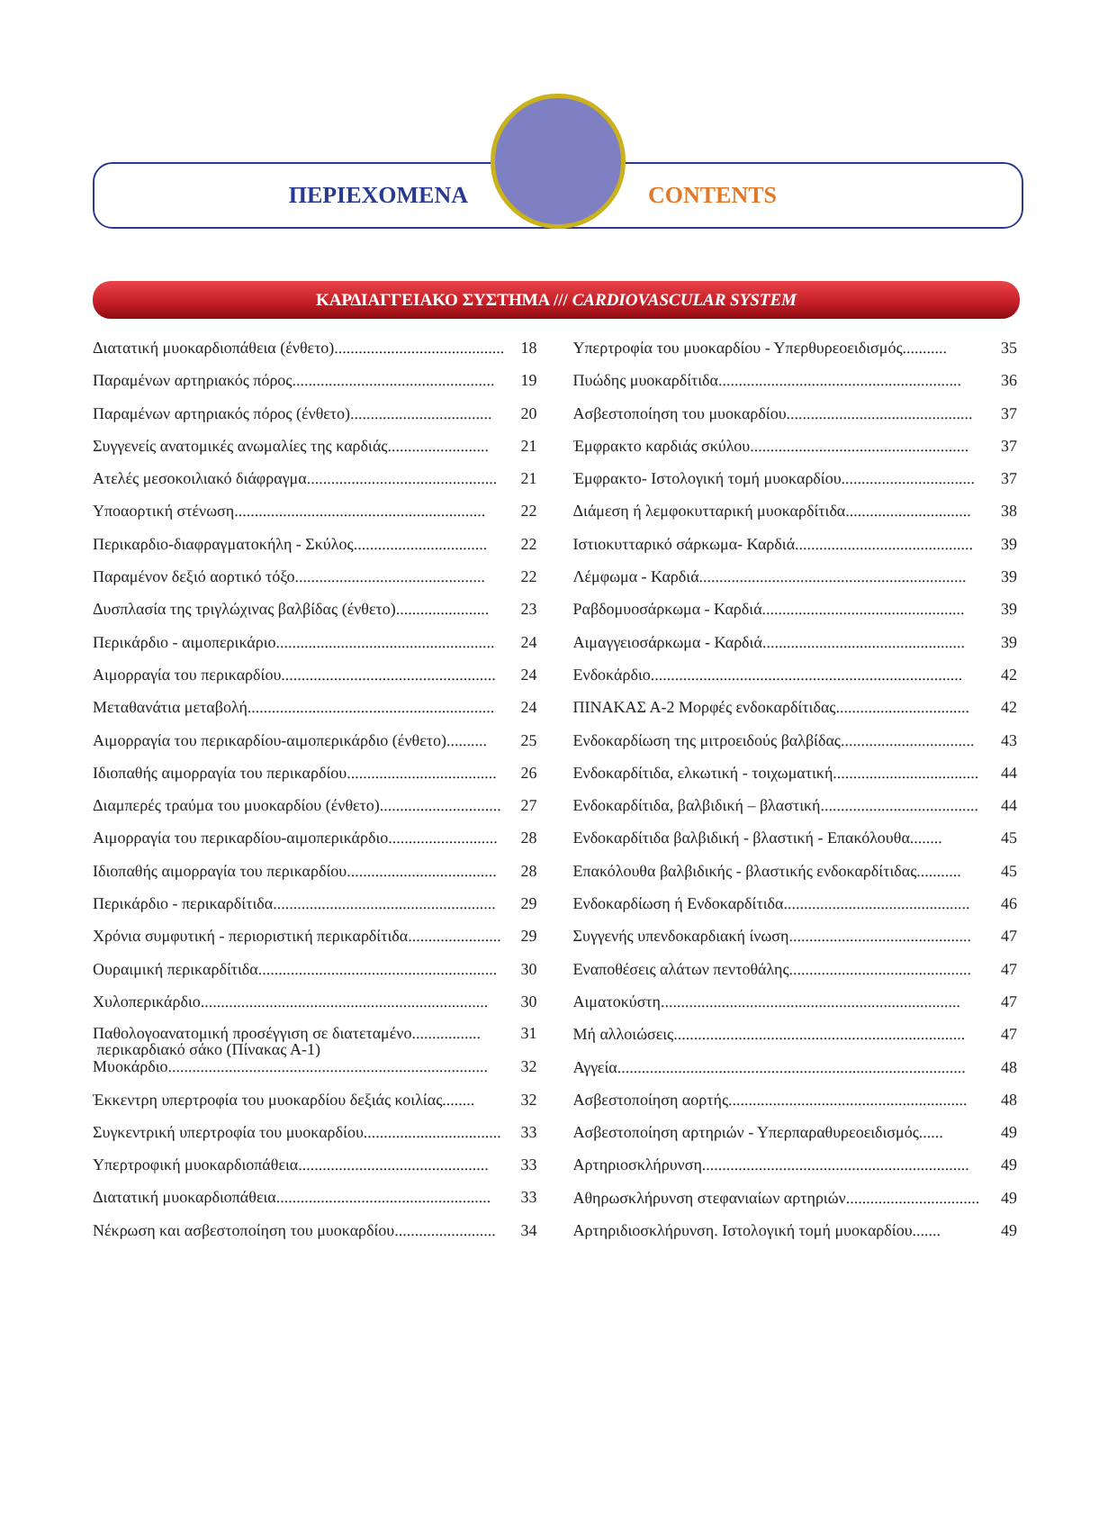ΠΕΡΙΕΧΟΜΕΝΑ CONTENTS
ΚΑΡΔΙΑΓΓΕΙΑΚΟ ΣΥΣΤΗΜΑ /// CARDIOVASCULAR SYSTEM
Διατατική μυοκαρδιοπάθεια (ένθετο).......................................... 18
Παραμένων αρτηριακός πόρος.................................................. 19
Παραμένων αρτηριακός πόρος (ένθετο)................................... 20
Συγγενείς ανατομικές ανωμαλίες της καρδιάς......................... 21
Ατελές μεσοκοιλιακό διάφραγμα............................................... 21
Υποαορτική στένωση.............................................................. 22
Περικαρδιο-διαφραγματοκήλη - Σκύλος................................. 22
Παραμένον δεξιό αορτικό τόξο............................................... 22
Δυσπλασία της τριγλώχινας βαλβίδας (ένθετο)....................... 23
Περικάρδιο - αιμοπερικάριο...................................................... 24
Αιμορραγία του περικαρδίου..................................................... 24
Μεταθανάτια μεταβολή............................................................. 24
Αιμορραγία του περικαρδίου-αιμοπερικάρδιο (ένθετο).......... 25
Ιδιοπαθής αιμορραγία του περικαρδίου..................................... 26
Διαμπερές τραύμα του μυοκαρδίου (ένθετο).............................. 27
Αιμορραγία του περικαρδίου-αιμοπερικάρδιο........................... 28
Ιδιοπαθής αιμορραγία του περικαρδίου..................................... 28
Περικάρδιο - περικαρδίτιδα....................................................... 29
Χρόνια συμφυτική - περιοριστική περικαρδίτιδα....................... 29
Ουραιμική περικαρδίτιδα........................................................... 30
Χυλοπερικάρδιο....................................................................... 30
Παθολογοανατομική προσέγγιση σε διατεταμένο.................
περικαρδιακό σάκο (Πίνακας Α-1) 31
Μυοκάρδιο............................................................................... 32
Έκκεντρη υπερτροφία του μυοκαρδίου δεξιάς κοιλίας........ 32
Συγκεντρική υπερτροφία του μυοκαρδίου.................................. 33
Υπερτροφική μυοκαρδιοπάθεια............................................... 33
Διατατική μυοκαρδιοπάθεια..................................................... 33
Νέκρωση και ασβεστοποίηση του μυοκαρδίου......................... 34
Υπερτροφία του μυοκαρδίου - Υπερθυρεοειδισμός........... 35
Πυώδης μυοκαρδίτιδα............................................................ 36
Ασβεστοποίηση του μυοκαρδίου.............................................. 37
Έμφρακτο καρδιάς σκύλου...................................................... 37
Έμφρακτο- Ιστολογική τομή μυοκαρδίου................................. 37
Διάμεση ή λεμφοκυτταρική μυοκαρδίτιδα............................... 38
Ιστιοκυτταρικό σάρκωμα- Καρδιά............................................ 39
Λέμφωμα - Καρδιά.................................................................. 39
Ραβδομυοσάρκωμα - Καρδιά.................................................. 39
Αιμαγγειοσάρκωμα - Καρδιά.................................................. 39
Ενδοκάρδιο............................................................................. 42
ΠΙΝΑΚΑΣ Α-2 Μορφές ενδοκαρδίτιδας................................. 42
Ενδοκαρδίωση της μιτροειδούς βαλβίδας................................. 43
Ενδοκαρδίτιδα, ελκωτική - τοιχωματική.................................... 44
Ενδοκαρδίτιδα, βαλβιδική – βλαστική....................................... 44
Ενδοκαρδίτιδα βαλβιδική - βλαστική - Επακόλουθα........ 45
Επακόλουθα βαλβιδικής - βλαστικής ενδοκαρδίτιδας........... 45
Ενδοκαρδίωση ή Ενδοκαρδίτιδα.............................................. 46
Συγγενής υπενδοκαρδιακή ίνωση............................................. 47
Εναποθέσεις αλάτων πεντοθάλης............................................. 47
Αιματοκύστη.......................................................................... 47
Μή αλλοιώσεις........................................................................ 47
Αγγεία...................................................................................... 48
Ασβεστοποίηση αορτής........................................................... 48
Ασβεστοποίηση αρτηριών - Υπερπαραθυρεοειδισμός...... 49
Αρτηριοσκλήρυνση.................................................................. 49
Αθηρωσκλήρυνση στεφανιαίων αρτηριών................................. 49
Αρτηριδιοσκλήρυνση. Ιστολογική τομή μυοκαρδίου....... 49